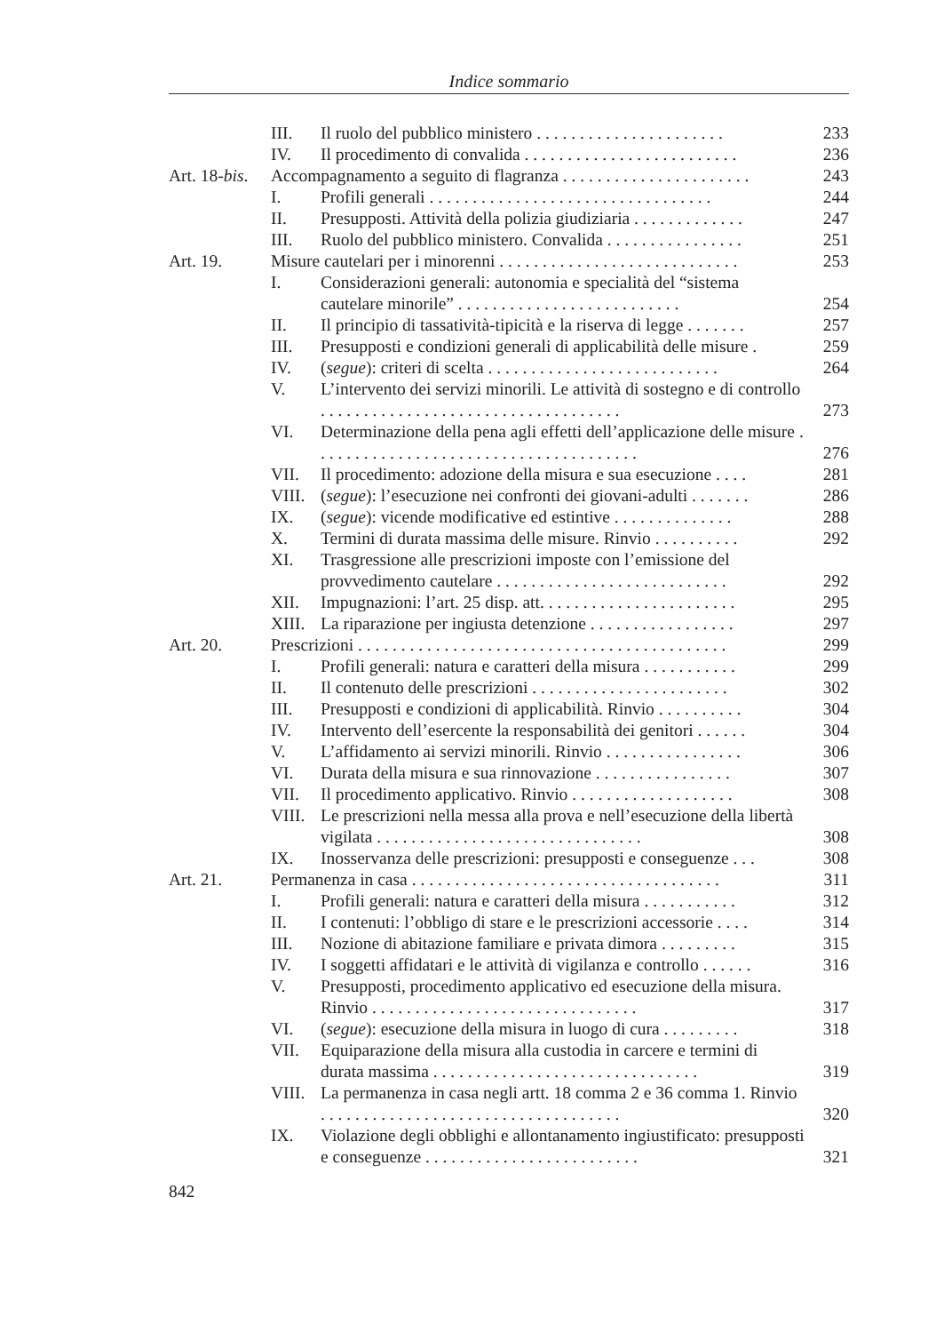Indice sommario
III. Il ruolo del pubblico ministero . . . . . . . . . . . . . . . . . . . . . . 233
IV. Il procedimento di convalida . . . . . . . . . . . . . . . . . . . . . . . . . 236
Art. 18-bis. Accompagnamento a seguito di flagranza . . . . . . . . . . . . . . . . . . . . . . 243
I. Profili generali . . . . . . . . . . . . . . . . . . . . . . . . . . . . . . . . . 244
II. Presupposti. Attività della polizia giudiziaria . . . . . . . . . . . . . 247
III. Ruolo del pubblico ministero. Convalida . . . . . . . . . . . . . . . . 251
Art. 19. Misure cautelari per i minorenni . . . . . . . . . . . . . . . . . . . . . . . . . . . . 253
I. Considerazioni generali: autonomia e specialità del “sistema cautelare minorile” . . . . . . . . . . . . . . . . . . . . . . . . . . 254
II. Il principio di tassatività-tipicità e la riserva di legge . . . . . . . 257
III. Presupposti e condizioni generali di applicabilità delle misure . 259
IV. (segue): criteri di scelta . . . . . . . . . . . . . . . . . . . . . . . . . . . 264
V. L’intervento dei servizi minorili. Le attività di sostegno e di controllo . . . . . . . . . . . . . . . . . . . . . . . . . . . . . . . . . . . 273
VI. Determinazione della pena agli effetti dell’applicazione delle misure . . . . . . . . . . . . . . . . . . . . . . . . . . . . . . . . . . . . . . 276
VII. Il procedimento: adozione della misura e sua esecuzione . . . . 281
VIII. (segue): l’esecuzione nei confronti dei giovani-adulti . . . . . . . 286
IX. (segue): vicende modificative ed estintive . . . . . . . . . . . . . . 288
X. Termini di durata massima delle misure. Rinvio . . . . . . . . . . 292
XI. Trasgressione alle prescrizioni imposte con l’emissione del provvedimento cautelare . . . . . . . . . . . . . . . . . . . . . . . . . . . 292
XII. Impugnazioni: l’art. 25 disp. att. . . . . . . . . . . . . . . . . . . . . . . 295
XIII. La riparazione per ingiusta detenzione . . . . . . . . . . . . . . . . . 297
Art. 20. Prescrizioni . . . . . . . . . . . . . . . . . . . . . . . . . . . . . . . . . . . . . . . . . . . 299
I. Profili generali: natura e caratteri della misura . . . . . . . . . . . 299
II. Il contenuto delle prescrizioni . . . . . . . . . . . . . . . . . . . . . . . 302
III. Presupposti e condizioni di applicabilità. Rinvio . . . . . . . . . . 304
IV. Intervento dell’esercente la responsabilità dei genitori . . . . . . 304
V. L’affidamento ai servizi minorili. Rinvio . . . . . . . . . . . . . . . . 306
VI. Durata della misura e sua rinnovazione . . . . . . . . . . . . . . . . 307
VII. Il procedimento applicativo. Rinvio . . . . . . . . . . . . . . . . . . . 308
VIII. Le prescrizioni nella messa alla prova e nell’esecuzione della libertà vigilata . . . . . . . . . . . . . . . . . . . . . . . . . . . . . . . 308
IX. Inosservanza delle prescrizioni: presupposti e conseguenze . . . 308
Art. 21. Permanenza in casa . . . . . . . . . . . . . . . . . . . . . . . . . . . . . . . . . . . . 311
I. Profili generali: natura e caratteri della misura . . . . . . . . . . . 312
II. I contenuti: l’obbligo di stare e le prescrizioni accessorie . . . . 314
III. Nozione di abitazione familiare e privata dimora . . . . . . . . . 315
IV. I soggetti affidatari e le attività di vigilanza e controllo . . . . . . 316
V. Presupposti, procedimento applicativo ed esecuzione della misura. Rinvio . . . . . . . . . . . . . . . . . . . . . . . . . . . . . . . 317
VI. (segue): esecuzione della misura in luogo di cura . . . . . . . . . 318
VII. Equiparazione della misura alla custodia in carcere e termini di durata massima . . . . . . . . . . . . . . . . . . . . . . . . . . . . . . . 319
VIII. La permanenza in casa negli artt. 18 comma 2 e 36 comma 1. Rinvio . . . . . . . . . . . . . . . . . . . . . . . . . . . . . . . . . . . 320
IX. Violazione degli obblighi e allontanamento ingiustificato: presupposti e conseguenze . . . . . . . . . . . . . . . . . . . . . . . . . 321
842